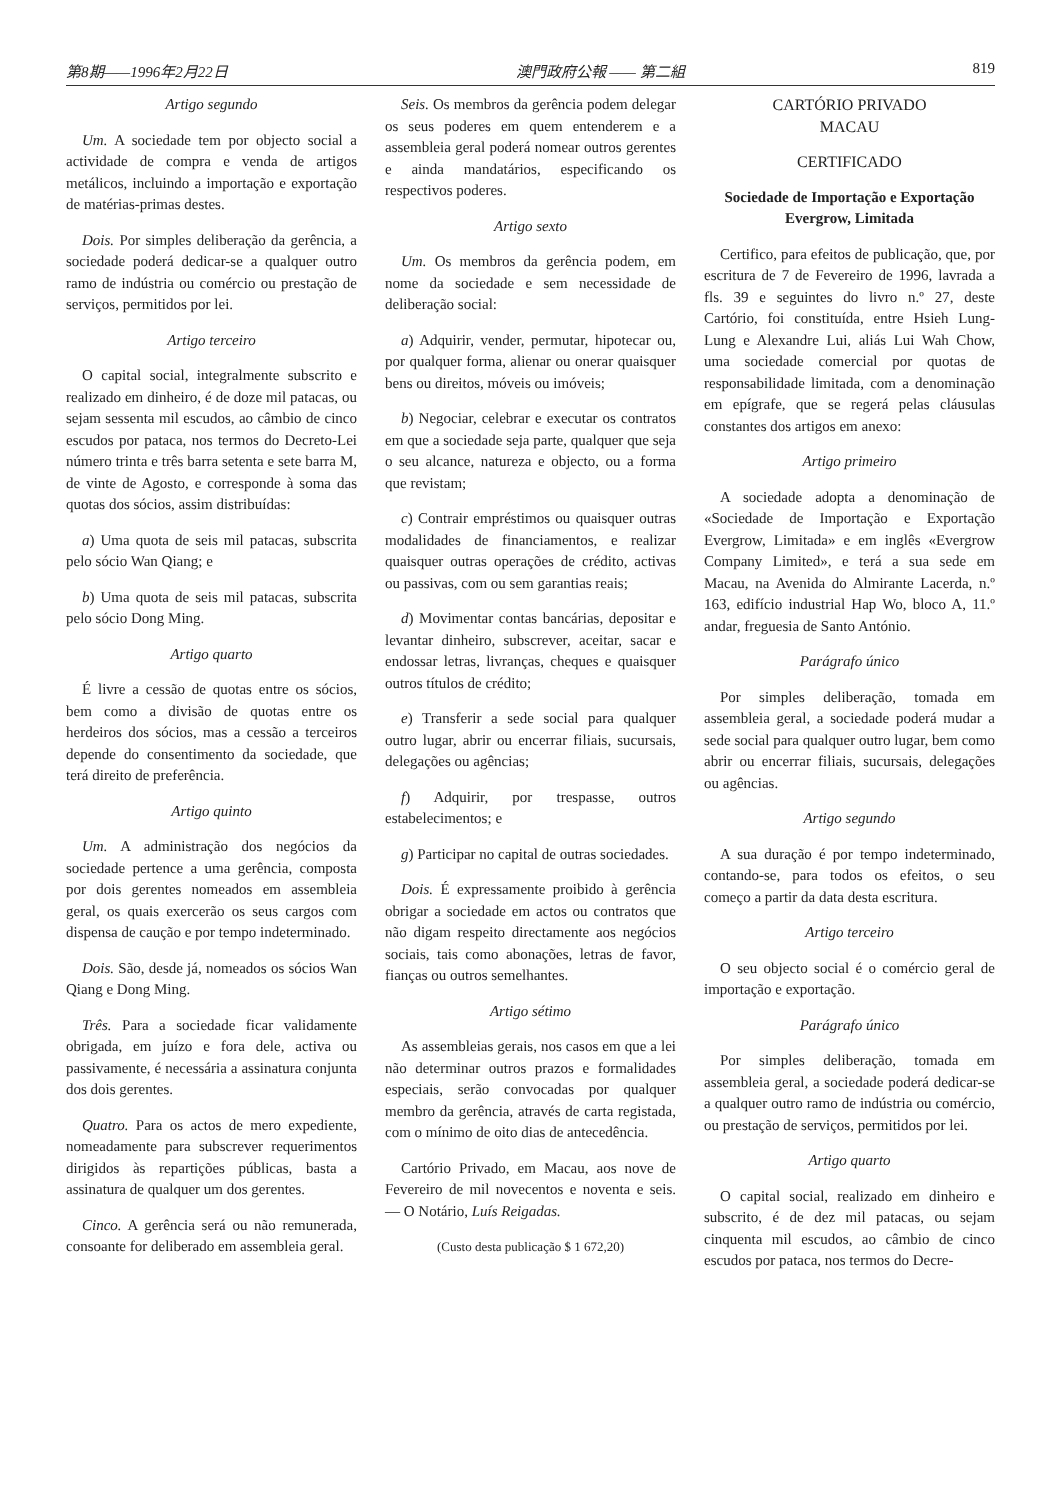第8期——1996年2月22日 澳門政府公報 —— 第二組 819
Artigo segundo
Um. A sociedade tem por objecto social a actividade de compra e venda de artigos metálicos, incluindo a importação e exportação de matérias-primas destes.
Dois. Por simples deliberação da gerência, a sociedade poderá dedicar-se a qualquer outro ramo de indústria ou comércio ou prestação de serviços, permitidos por lei.
Artigo terceiro
O capital social, integralmente subscrito e realizado em dinheiro, é de doze mil patacas, ou sejam sessenta mil escudos, ao câmbio de cinco escudos por pataca, nos termos do Decreto-Lei número trinta e três barra setenta e sete barra M, de vinte de Agosto, e corresponde à soma das quotas dos sócios, assim distribuídas:
a) Uma quota de seis mil patacas, subscrita pelo sócio Wan Qiang; e
b) Uma quota de seis mil patacas, subscrita pelo sócio Dong Ming.
Artigo quarto
É livre a cessão de quotas entre os sócios, bem como a divisão de quotas entre os herdeiros dos sócios, mas a cessão a terceiros depende do consentimento da sociedade, que terá direito de preferência.
Artigo quinto
Um. A administração dos negócios da sociedade pertence a uma gerência, composta por dois gerentes nomeados em assembleia geral, os quais exercerão os seus cargos com dispensa de caução e por tempo indeterminado.
Dois. São, desde já, nomeados os sócios Wan Qiang e Dong Ming.
Três. Para a sociedade ficar validamente obrigada, em juízo e fora dele, activa ou passivamente, é necessária a assinatura conjunta dos dois gerentes.
Quatro. Para os actos de mero expediente, nomeadamente para subscrever requerimentos dirigidos às repartições públicas, basta a assinatura de qualquer um dos gerentes.
Cinco. A gerência será ou não remunerada, consoante for deliberado em assembleia geral.
Seis. Os membros da gerência podem delegar os seus poderes em quem entenderem e a assembleia geral poderá nomear outros gerentes e ainda mandatários, especificando os respectivos poderes.
Artigo sexto
Um. Os membros da gerência podem, em nome da sociedade e sem necessidade de deliberação social:
a) Adquirir, vender, permutar, hipotecar ou, por qualquer forma, alienar ou onerar quaisquer bens ou direitos, móveis ou imóveis;
b) Negociar, celebrar e executar os contratos em que a sociedade seja parte, qualquer que seja o seu alcance, natureza e objecto, ou a forma que revistam;
c) Contrair empréstimos ou quaisquer outras modalidades de financiamentos, e realizar quaisquer outras operações de crédito, activas ou passivas, com ou sem garantias reais;
d) Movimentar contas bancárias, depositar e levantar dinheiro, subscrever, aceitar, sacar e endossar letras, livranças, cheques e quaisquer outros títulos de crédito;
e) Transferir a sede social para qualquer outro lugar, abrir ou encerrar filiais, sucursais, delegações ou agências;
f) Adquirir, por trespasse, outros estabelecimentos; e
g) Participar no capital de outras sociedades.
Dois. É expressamente proibido à gerência obrigar a sociedade em actos ou contratos que não digam respeito directamente aos negócios sociais, tais como abonações, letras de favor, fianças ou outros semelhantes.
Artigo sétimo
As assembleias gerais, nos casos em que a lei não determinar outros prazos e formalidades especiais, serão convocadas por qualquer membro da gerência, através de carta registada, com o mínimo de oito dias de antecedência.
Cartório Privado, em Macau, aos nove de Fevereiro de mil novecentos e noventa e seis. — O Notário, Luís Reigadas.
(Custo desta publicação $ 1 672,20)
CARTÓRIO PRIVADO
MACAU
CERTIFICADO
Sociedade de Importação e Exportação Evergrow, Limitada
Certifico, para efeitos de publicação, que, por escritura de 7 de Fevereiro de 1996, lavrada a fls. 39 e seguintes do livro n.º 27, deste Cartório, foi constituída, entre Hsieh Lung-Lung e Alexandre Lui, aliás Lui Wah Chow, uma sociedade comercial por quotas de responsabilidade limitada, com a denominação em epígrafe, que se regerá pelas cláusulas constantes dos artigos em anexo:
Artigo primeiro
A sociedade adopta a denominação de «Sociedade de Importação e Exportação Evergrow, Limitada» e em inglês «Evergrow Company Limited», e terá a sua sede em Macau, na Avenida do Almirante Lacerda, n.º 163, edifício industrial Hap Wo, bloco A, 11.º andar, freguesia de Santo António.
Parágrafo único
Por simples deliberação, tomada em assembleia geral, a sociedade poderá mudar a sede social para qualquer outro lugar, bem como abrir ou encerrar filiais, sucursais, delegações ou agências.
Artigo segundo
A sua duração é por tempo indeterminado, contando-se, para todos os efeitos, o seu começo a partir da data desta escritura.
Artigo terceiro
O seu objecto social é o comércio geral de importação e exportação.
Parágrafo único
Por simples deliberação, tomada em assembleia geral, a sociedade poderá dedicar-se a qualquer outro ramo de indústria ou comércio, ou prestação de serviços, permitidos por lei.
Artigo quarto
O capital social, realizado em dinheiro e subscrito, é de dez mil patacas, ou sejam cinquenta mil escudos, ao câmbio de cinco escudos por pataca, nos termos do Decre-